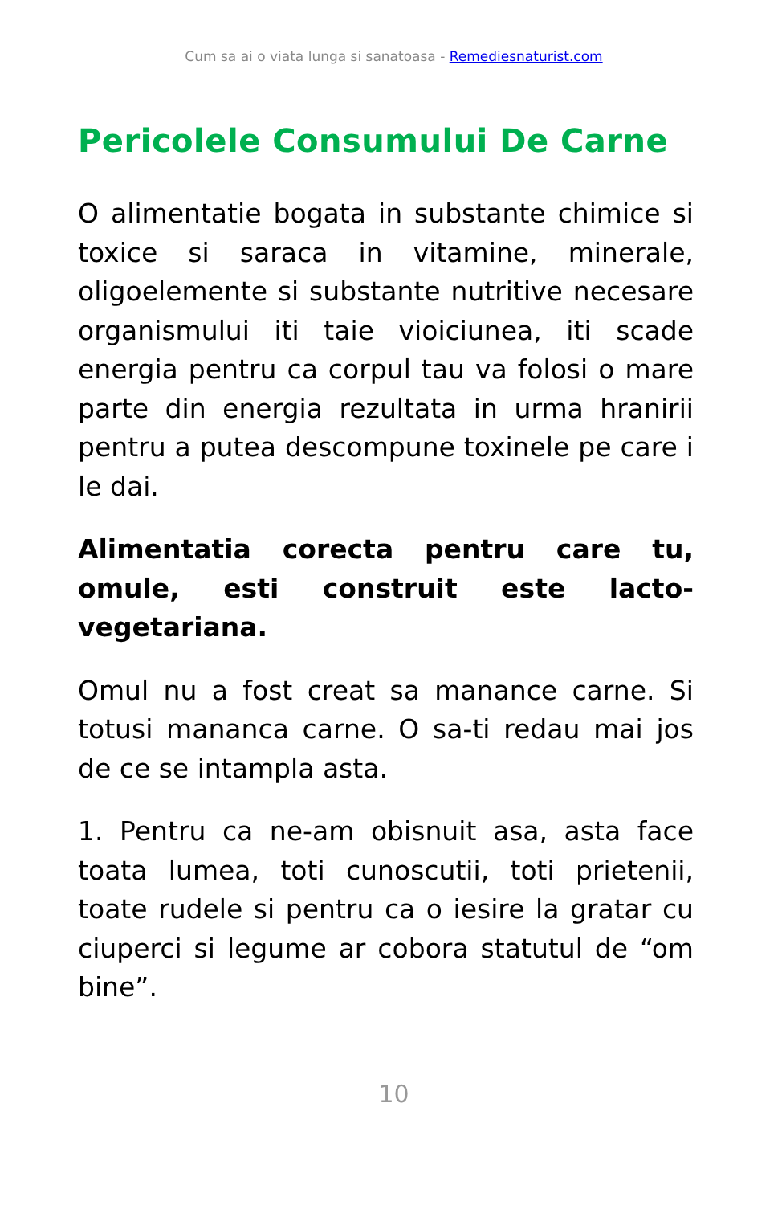Cum sa ai o viata lunga si sanatoasa - Remediesnaturist.com
Pericolele Consumului De Carne
O alimentatie bogata in substante chimice si toxice si saraca in vitamine, minerale, oligoelemente si substante nutritive necesare organismului iti taie vioiciunea, iti scade energia pentru ca corpul tau va folosi o mare parte din energia rezultata in urma hranirii pentru a putea descompune toxinele pe care i le dai.
Alimentatia corecta pentru care tu, omule, esti construit este lacto-vegetariana.
Omul nu a fost creat sa manance carne. Si totusi mananca carne. O sa-ti redau mai jos de ce se intampla asta.
1. Pentru ca ne-am obisnuit asa, asta face toata lumea, toti cunoscutii, toti prietenii, toate rudele si pentru ca o iesire la gratar cu ciuperci si legume ar cobora statutul de “om bine”.
10